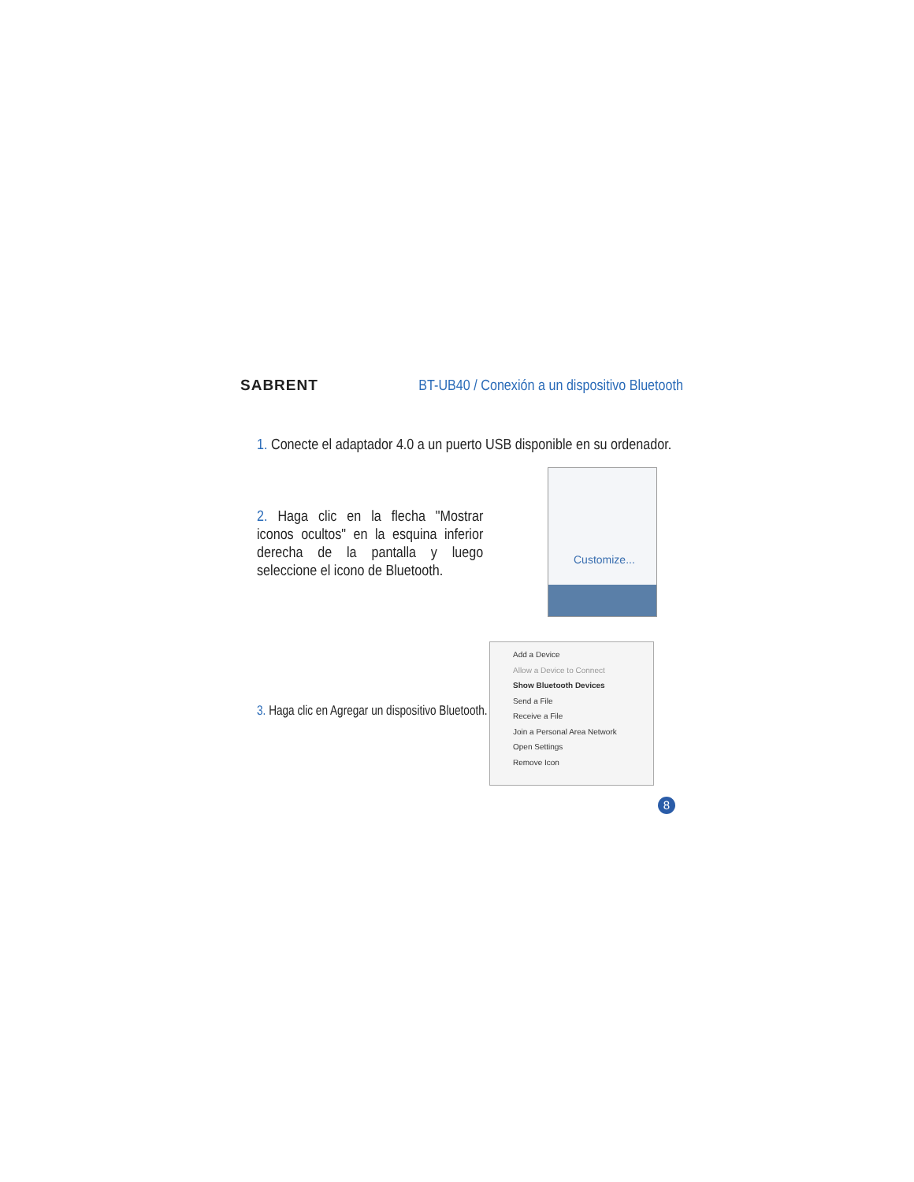SABRENT BT-UB40 / Conexión a un dispositivo Bluetooth
1. Conecte el adaptador 4.0 a un puerto USB disponible en su ordenador.
2. Haga clic en la flecha "Mostrar iconos ocultos" en la esquina inferior derecha de la pantalla y luego seleccione el icono de Bluetooth.
Customize...
3. Haga clic en Agregar un dispositivo Bluetooth.
Add a Device
Allow a Device to Connect
Show Bluetooth Devices
Send a File
Receive a File
Join a Personal Area Network
Open Settings
Remove Icon
8